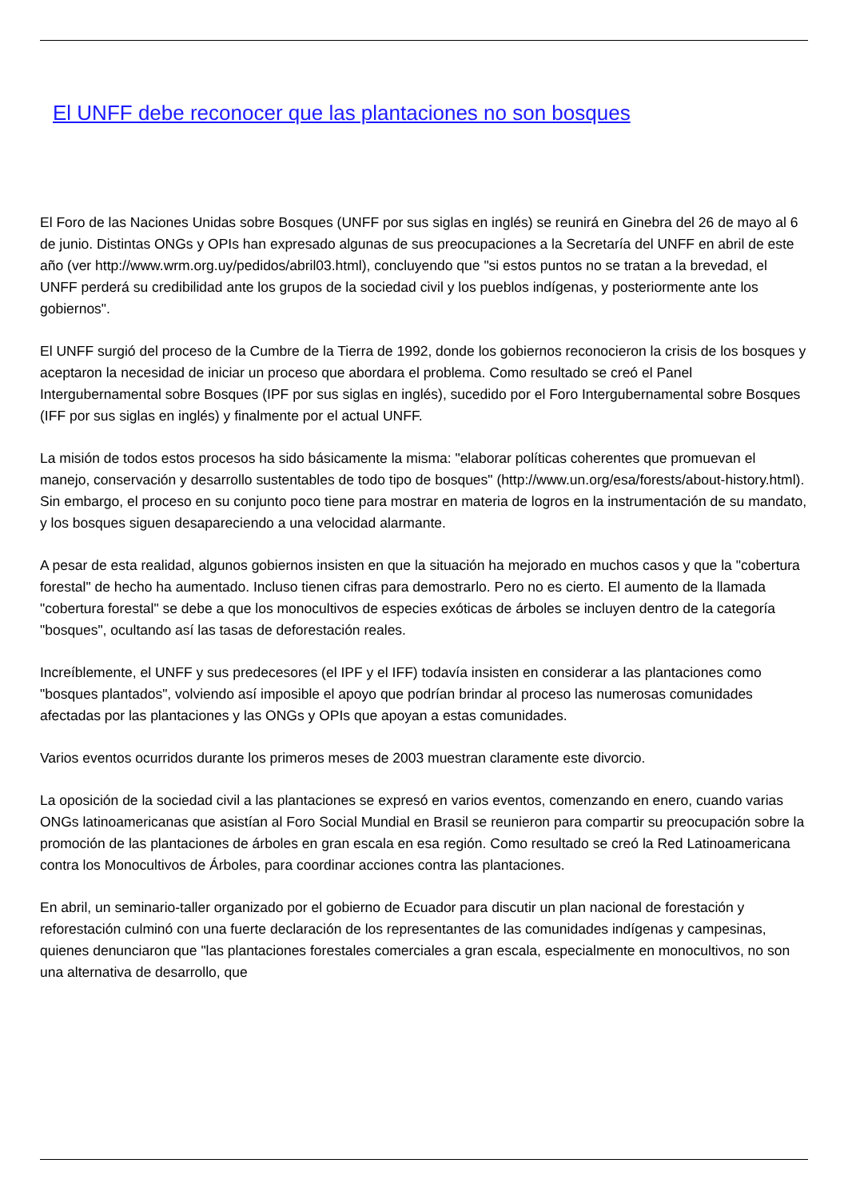El UNFF debe reconocer que las plantaciones no son bosques
El Foro de las Naciones Unidas sobre Bosques (UNFF por sus siglas en inglés) se reunirá en Ginebra del 26 de mayo al 6 de junio. Distintas ONGs y OPIs han expresado algunas de sus preocupaciones a la Secretaría del UNFF en abril de este año (ver http://www.wrm.org.uy/pedidos/abril03.html), concluyendo que "si estos puntos no se tratan a la brevedad, el UNFF perderá su credibilidad ante los grupos de la sociedad civil y los pueblos indígenas, y posteriormente ante los gobiernos".
El UNFF surgió del proceso de la Cumbre de la Tierra de 1992, donde los gobiernos reconocieron la crisis de los bosques y aceptaron la necesidad de iniciar un proceso que abordara el problema. Como resultado se creó el Panel Intergubernamental sobre Bosques (IPF por sus siglas en inglés), sucedido por el Foro Intergubernamental sobre Bosques (IFF por sus siglas en inglés) y finalmente por el actual UNFF.
La misión de todos estos procesos ha sido básicamente la misma: "elaborar políticas coherentes que promuevan el manejo, conservación y desarrollo sustentables de todo tipo de bosques" (http://www.un.org/esa/forests/about-history.html). Sin embargo, el proceso en su conjunto poco tiene para mostrar en materia de logros en la instrumentación de su mandato, y los bosques siguen desapareciendo a una velocidad alarmante.
A pesar de esta realidad, algunos gobiernos insisten en que la situación ha mejorado en muchos casos y que la "cobertura forestal" de hecho ha aumentado. Incluso tienen cifras para demostrarlo. Pero no es cierto. El aumento de la llamada "cobertura forestal" se debe a que los monocultivos de especies exóticas de árboles se incluyen dentro de la categoría "bosques", ocultando así las tasas de deforestación reales.
Increíblemente, el UNFF y sus predecesores (el IPF y el IFF) todavía insisten en considerar a las plantaciones como "bosques plantados", volviendo así imposible el apoyo que podrían brindar al proceso las numerosas comunidades afectadas por las plantaciones y las ONGs y OPIs que apoyan a estas comunidades.
Varios eventos ocurridos durante los primeros meses de 2003 muestran claramente este divorcio.
La oposición de la sociedad civil a las plantaciones se expresó en varios eventos, comenzando en enero, cuando varias ONGs latinoamericanas que asistían al Foro Social Mundial en Brasil se reunieron para compartir su preocupación sobre la promoción de las plantaciones de árboles en gran escala en esa región. Como resultado se creó la Red Latinoamericana contra los Monocultivos de Árboles, para coordinar acciones contra las plantaciones.
En abril, un seminario-taller organizado por el gobierno de Ecuador para discutir un plan nacional de forestación y reforestación culminó con una fuerte declaración de los representantes de las comunidades indígenas y campesinas, quienes denunciaron que "las plantaciones forestales comerciales a gran escala, especialmente en monocultivos, no son una alternativa de desarrollo, que